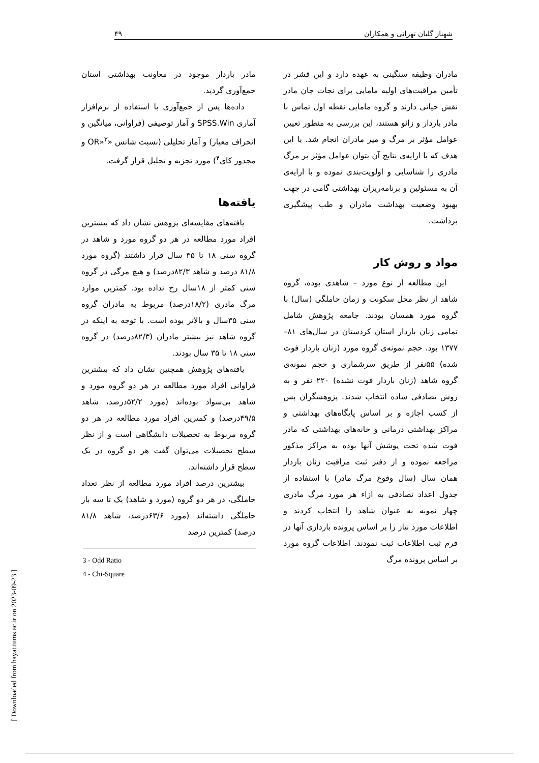شهناز گلیان تهرانی و همکاران ۴۹
مادران وظیفه سنگینی به عهده دارد و این قشر در تأمین مراقبت‌های اولیه مامایی برای نجات جان مادر نقش حیاتی دارند و گروه مامایی نقطه اول تماس با مادر باردار و زائو هستند، این بررسی به منظور تعیین عوامل مؤثر بر مرگ و میر مادران انجام شد. با این هدف که با ارایه‌ی نتایج آن بتوان عوامل مؤثر بر مرگ مادری را شناسایی و اولویت‌بندی نموده و با ارایه‌ی آن به مسئولین و برنامه‌ریزان بهداشتی گامی در جهت بهبود وضعیت بهداشت مادران و طب پیشگیری برداشت.
مواد و روش کار
این مطالعه از نوع مورد – شاهدی بوده، گروه شاهد از نظر محل سکونت و زمان حاملگی (سال) با گروه مورد همسان بودند. جامعه پژوهش شامل تمامی زنان باردار استان کردستان در سال‌های ۸۱–۱۳۷۷ بود. حجم نمونه‌ی گروه مورد (زنان باردار فوت شده) ۵۵نفر از طریق سرشماری و حجم نمونه‌ی گروه شاهد (زنان باردار فوت نشده) ۲۲۰ نفر و به روش تصادفی ساده انتخاب شدند. پژوهشگران پس از کسب اجازه و بر اساس پایگاه‌های بهداشتی و مراکز بهداشتی درمانی و خانه‌های بهداشتی که مادر فوت شده تحت پوشش آنها بوده به مراکز مذکور مراجعه نموده و از دفتر ثبت مراقبت زنان باردار همان سال (سال وقوع مرگ مادر) با استفاده از جدول اعداد تصادفی به ازاء هر مورد مرگ مادری چهار نمونه به عنوان شاهد را انتخاب کردند و اطلاعات مورد نیاز را بر اساس پرونده بارداری آنها در فرم ثبت اطلاعات ثبت نمودند. اطلاعات گروه مورد بر اساس پرونده مرگ
مادر باردار موجود در معاونت بهداشتی استان جمع‌آوری گردید.
داده‌ها پس از جمع‌آوری با استفاده از نرم‌افزار آماری SPSS.Win و آمار توصیفی (فراوانی، میانگین و انحراف معیار) و آمار تحلیلی (نسبت شانس «OR»<sup>۳</sup> و مجذور کای<sup>۴</sup>) مورد تجزیه و تحلیل قرار گرفت.
یافته‌ها
یافته‌های مقایسه‌ای پژوهش نشان داد که بیشترین افراد مورد مطالعه در هر دو گروه مورد و شاهد در گروه سنی ۱۸ تا ۳۵ سال قرار داشتند (گروه مورد ۸۱/۸ درصد و شاهد ۸۲/۳درصد) و هیچ مرگی در گروه سنی کمتر از ۱۸سال رخ نداده بود. کمترین موارد مرگ مادری (۱۸/۲درصد) مربوط به مادران گروه سنی ۳۵سال و بالاتر بوده است. با توجه به اینکه در گروه شاهد نیز بیشتر مادران (۸۲/۳درصد) در گروه سنی ۱۸ تا ۳۵ سال بودند.
یافته‌های پژوهش همچنین نشان داد که بیشترین فراوانی افراد مورد مطالعه در هر دو گروه مورد و شاهد بی‌سواد بوده‌اند (مورد ۵۲/۲درصد، شاهد ۴۹/۵درصد) و کمترین افراد مورد مطالعه در هر دو گروه مربوط به تحصیلات دانشگاهی است و از نظر سطح تحصیلات می‌توان گفت هر دو گروه در یک سطح قرار داشته‌اند.
بیشترین درصد افراد مورد مطالعه از نظر تعداد حاملگی، در هر دو گروه (مورد و شاهد) یک تا سه بار حاملگی داشته‌اند (مورد ۶۳/۶درصد، شاهد ۸۱/۸ درصد) کمترین درصد
3 - Odd Ratio
4 - Chi-Square
[ Downloaded from hayat.tums.ac.ir on 2023-09-23 ]